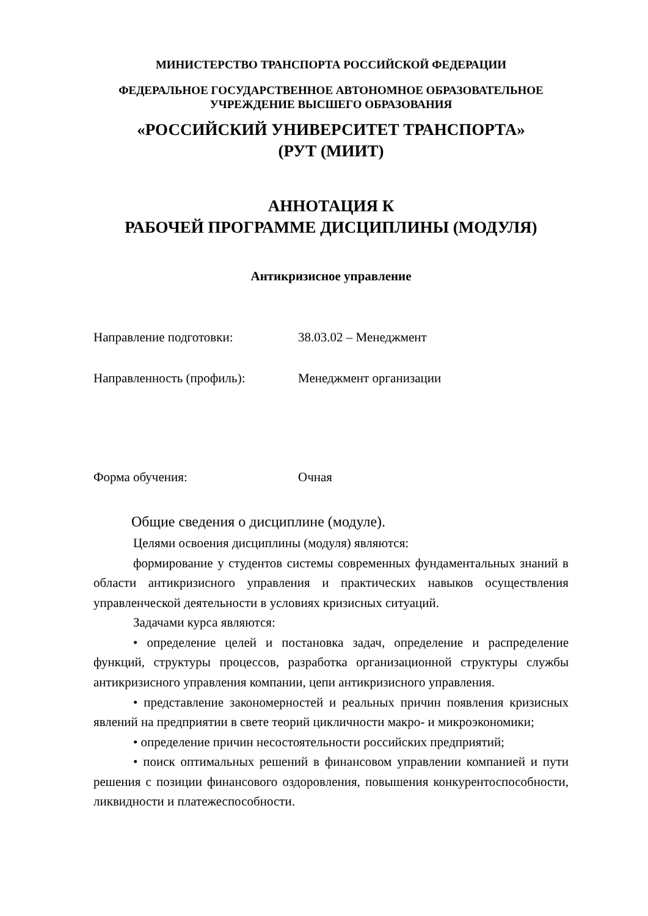МИНИСТЕРСТВО ТРАНСПОРТА РОССИЙСКОЙ ФЕДЕРАЦИИ
ФЕДЕРАЛЬНОЕ ГОСУДАРСТВЕННОЕ АВТОНОМНОЕ ОБРАЗОВАТЕЛЬНОЕ
УЧРЕЖДЕНИЕ ВЫСШЕГО ОБРАЗОВАНИЯ
«РОССИЙСКИЙ УНИВЕРСИТЕТ ТРАНСПОРТА»
(РУТ (МИИТ)
АННОТАЦИЯ К
РАБОЧЕЙ ПРОГРАММЕ ДИСЦИПЛИНЫ (МОДУЛЯ)
Антикризисное управление
Направление подготовки: 38.03.02 – Менеджмент
Направленность (профиль): Менеджмент организации
Форма обучения: Очная
Общие сведения о дисциплине (модуле).
Целями освоения дисциплины (модуля) являются:
формирование у студентов системы современных фундаментальных знаний в области антикризисного управления и практических навыков осуществления управленческой деятельности в условиях кризисных ситуаций.
Задачами курса являются:
• определение целей и постановка задач, определение и распределение функций, структуры процессов, разработка организационной структуры службы антикризисного управления компании, цепи антикризисного управления.
• представление закономерностей и реальных причин появления кризисных явлений на предприятии в свете теорий цикличности макро- и микроэкономики;
• определение причин несостоятельности российских предприятий;
• поиск оптимальных решений в финансовом управлении компанией и пути решения с позиции финансового оздоровления, повышения конкурентоспособности, ликвидности и платежеспособности.